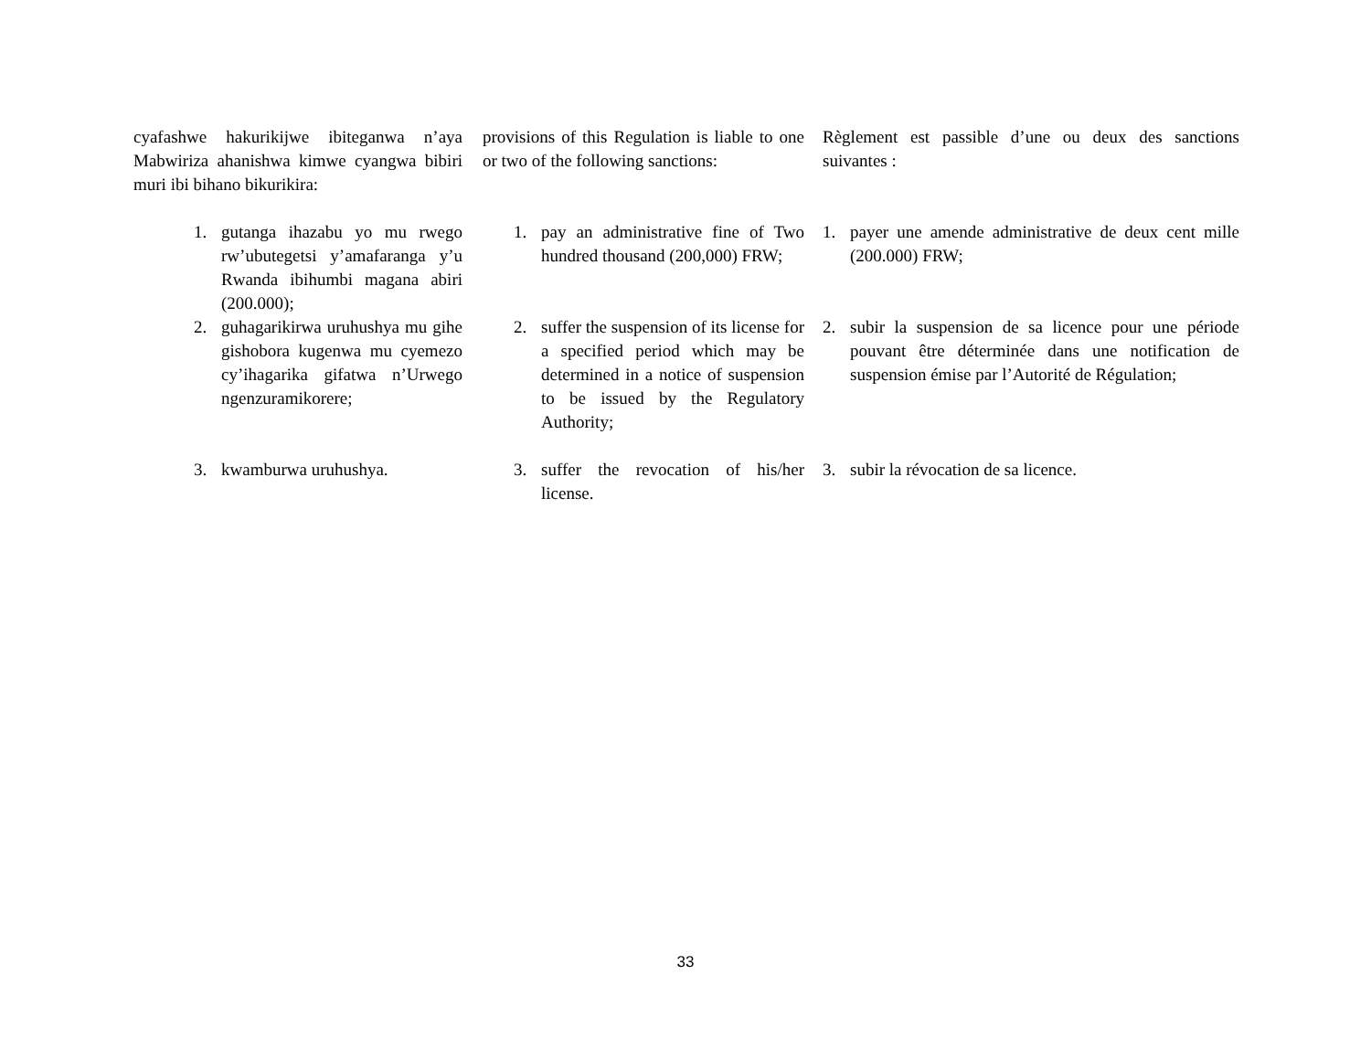cyafashwe hakurikijwe ibiteganwa n’aya Mabwiriza ahanishwa kimwe cyangwa bibiri muri ibi bihano bikurikira:
provisions of this Regulation is liable to one or two of the following sanctions:
Règlement est passible d’une ou deux des sanctions suivantes :
1. gutanga ihazabu yo mu rwego rw’ubutegetsi y’amafaranga y’u Rwanda ibihumbi magana abiri (200.000);
1. pay an administrative fine of Two hundred thousand (200,000) FRW;
1. payer une amende administrative de deux cent mille (200.000) FRW;
2. guhagarikirwa uruhushya mu gihe gishobora kugenwa mu cyemezo cy’ihagarika gifatwa n’Urwego ngenzuramikorere;
2. suffer the suspension of its license for a specified period which may be determined in a notice of suspension to be issued by the Regulatory Authority;
2. subir la suspension de sa licence pour une période pouvant être déterminée dans une notification de suspension émise par l’Autorité de Régulation;
3. kwamburwa uruhushya. 3. suffer the revocation of his/her license.
3. subir la révocation de sa licence.
33